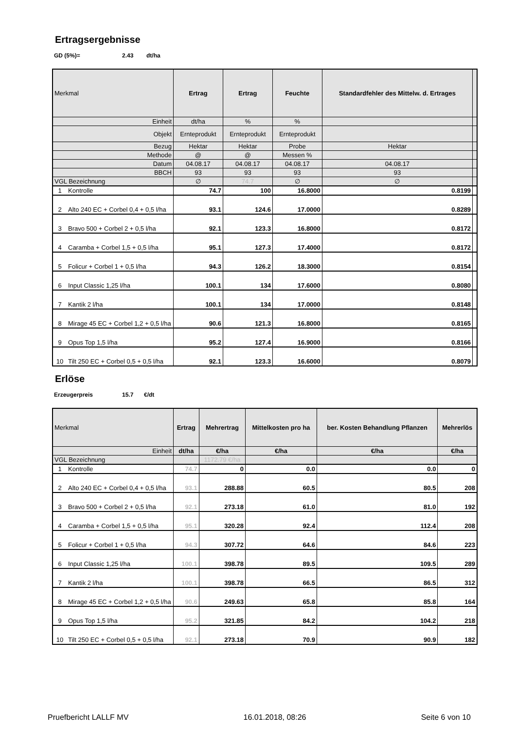Ertragsergebnisse
GD (5%)= 2.43 dt/ha
| Merkmal | | Ertrag | Ertrag | Feuchte | Standardfehler des Mittelw. d. Ertrages | |
| Einheit | | dt/ha | % | % | | |
| Objekt | | Ernteprodukt | Ernteprodukt | Ernteprodukt | | |
| Bezug | | Hektar | Hektar | Probe | Hektar | |
| Methode | | @ | @ | Messen % | | |
| Datum | | 04.08.17 | 04.08.17 | 04.08.17 | 04.08.17 | |
| BBCH | | 93 | 93 | 93 | 93 | |
| VGL Bezeichnung | | ∅ | 74.7 | ∅ | ∅ | |
| 1 | Kontrolle | 74.7 | 100 | 16.8000 | 0.8199 | |
| 2 | Alto 240 EC + Corbel 0,4 + 0,5 l/ha | 93.1 | 124.6 | 17.0000 | 0.8289 | |
| 3 | Bravo 500 + Corbel 2 + 0,5 l/ha | 92.1 | 123.3 | 16.8000 | 0.8172 | |
| 4 | Caramba + Corbel 1,5 + 0,5 l/ha | 95.1 | 127.3 | 17.4000 | 0.8172 | |
| 5 | Folicur + Corbel 1 + 0,5 l/ha | 94.3 | 126.2 | 18.3000 | 0.8154 | |
| 6 | Input Classic 1,25 l/ha | 100.1 | 134 | 17.6000 | 0.8080 | |
| 7 | Kantik 2 l/ha | 100.1 | 134 | 17.0000 | 0.8148 | |
| 8 | Mirage 45 EC + Corbel 1,2 + 0,5 l/ha | 90.6 | 121.3 | 16.8000 | 0.8165 | |
| 9 | Opus Top 1,5 l/ha | 95.2 | 127.4 | 16.9000 | 0.8166 | |
| 10 | Tilt 250 EC + Corbel 0,5 + 0,5 l/ha | 92.1 | 123.3 | 16.6000 | 0.8079 | |
Erlöse
Erzeugerpreis 15.7 €/dt
| Merkmal | | Ertrag | Mehrertrag | Mittelkosten pro ha | ber. Kosten Behandlung Pflanzen | Mehrerlös |
| Einheit | | dt/ha | €/ha | €/ha | €/ha | €/ha |
| VGL Bezeichnung | | | 1172.79 €/ha | | | |
| 1 | Kontrolle | 74.7 | 0 | 0.0 | 0.0 | 0 |
| 2 | Alto 240 EC + Corbel 0,4 + 0,5 l/ha | 93.1 | 288.88 | 60.5 | 80.5 | 208 |
| 3 | Bravo 500 + Corbel 2 + 0,5 l/ha | 92.1 | 273.18 | 61.0 | 81.0 | 192 |
| 4 | Caramba + Corbel 1,5 + 0,5 l/ha | 95.1 | 320.28 | 92.4 | 112.4 | 208 |
| 5 | Folicur + Corbel 1 + 0,5 l/ha | 94.3 | 307.72 | 64.6 | 84.6 | 223 |
| 6 | Input Classic 1,25 l/ha | 100.1 | 398.78 | 89.5 | 109.5 | 289 |
| 7 | Kantik 2 l/ha | 100.1 | 398.78 | 66.5 | 86.5 | 312 |
| 8 | Mirage 45 EC + Corbel 1,2 + 0,5 l/ha | 90.6 | 249.63 | 65.8 | 85.8 | 164 |
| 9 | Opus Top 1,5 l/ha | 95.2 | 321.85 | 84.2 | 104.2 | 218 |
| 10 | Tilt 250 EC + Corbel 0,5 + 0,5 l/ha | 92.1 | 273.18 | 70.9 | 90.9 | 182 |
Pruefbericht LALLF MV 16.01.2018, 08:26 Seite 6 von 10